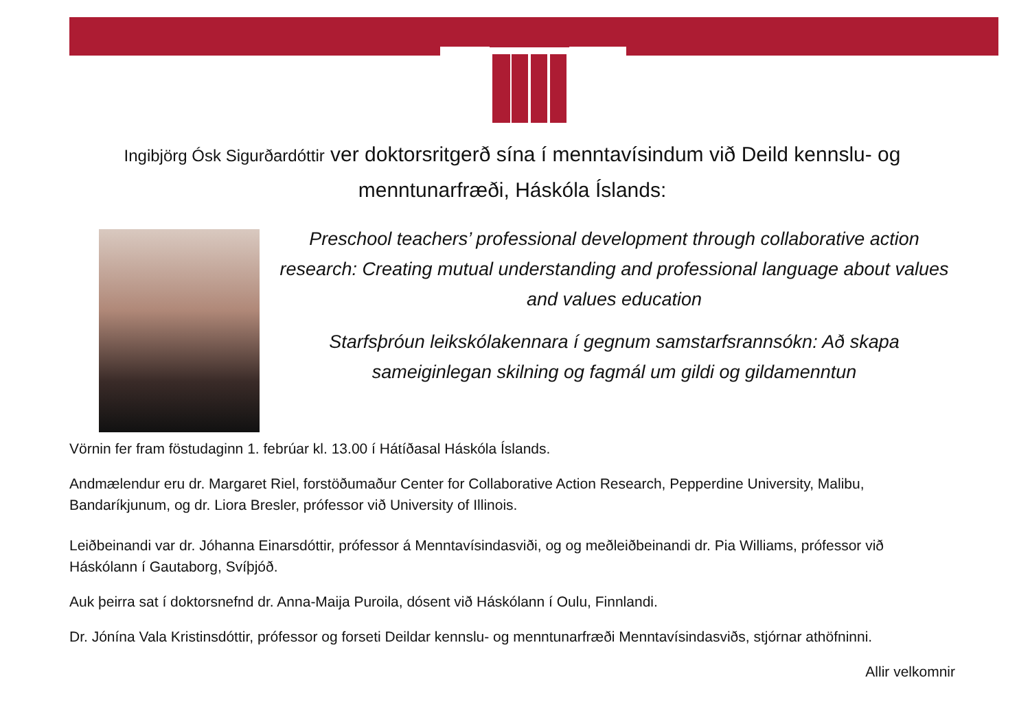Ingibjörg Ósk Sigurðardóttir ver doktorsritgerð sína í menntavísindum við Deild kennslu- og menntunarfræði, Háskóla Íslands:
Preschool teachers’ professional development through collaborative action research: Creating mutual understanding and professional language about values and values education
Starfsþróun leikskólakennara í gegnum samstarfsrannsókn: Að skapa sameiginlegan skilning og fagmál um gildi og gildamenntun
Vörnin fer fram föstudaginn 1. febrúar kl. 13.00 í Hátíðasal Háskóla Íslands.
Andmælendur eru dr. Margaret Riel, forstöðumaður Center for Collaborative Action Research, Pepperdine University, Malibu, Bandaríkjunum, og dr. Liora Bresler, prófessor við University of Illinois.
Leiðbeinandi var dr. Jóhanna Einarsdóttir, prófessor á Menntavísindasviði, og og meðleiðbeinandi dr. Pia Williams, prófessor við Háskólann í Gautaborg, Svíþjóð.
Auk þeirra sat í doktorsnefnd dr. Anna-Maija Puroila, dósent við Háskólann í Oulu, Finnlandi.
Dr. Jónína Vala Kristinsdóttir, prófessor og forseti Deildar kennslu- og menntunarfræði Menntavísindasviðs, stjórnar athöfninni.
Allir velkomnir